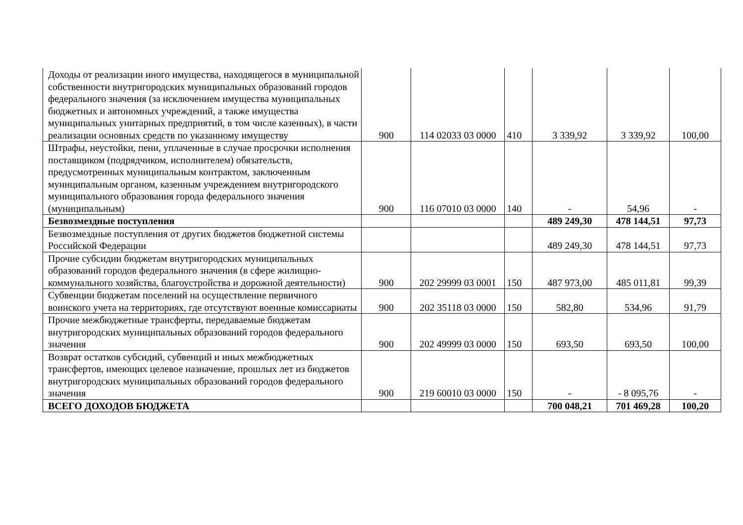| Доходы от реализации иного имущества, находящегося в муниципальной собственности внутригородских муниципальных образований городов федерального значения (за исключением имущества муниципальных бюджетных и автономных учреждений, а также имущества муниципальных унитарных предприятий, в том числе казенных), в части реализации основных средств по указанному имуществу | 900 | 114 02033 03 0000 | 410 | 3 339,92 | 3 339,92 | 100,00 |
| Штрафы, неустойки, пени, уплаченные в случае просрочки исполнения поставщиком (подрядчиком, исполнителем) обязательств, предусмотренных муниципальным контрактом, заключенным муниципальным органом, казенным учреждением внутригородского муниципального образования города федерального значения (муниципальным) | 900 | 116 07010 03 0000 | 140 | - | 54,96 | - |
| Безвозмездные поступления | | | | 489 249,30 | 478 144,51 | 97,73 |
| Безвозмездные поступления от других бюджетов бюджетной системы Российской Федерации | | | | 489 249,30 | 478 144,51 | 97,73 |
| Прочие субсидии бюджетам внутригородских муниципальных образований городов федерального значения (в сфере жилищно-коммунального хозяйства, благоустройства и дорожной деятельности) | 900 | 202 29999 03 0001 | 150 | 487 973,00 | 485 011,81 | 99,39 |
| Субвенции бюджетам поселений на осуществление первичного воинского учета на территориях, где отсутствуют военные комиссариаты | 900 | 202 35118 03 0000 | 150 | 582,80 | 534,96 | 91,79 |
| Прочие межбюджетные трансферты, передаваемые бюджетам внутригородских муниципальных образований городов федерального значения | 900 | 202 49999 03 0000 | 150 | 693,50 | 693,50 | 100,00 |
| Возврат остатков субсидий, субвенций и иных межбюджетных трансфертов, имеющих целевое назначение, прошлых лет из бюджетов внутригородских муниципальных образований городов федерального значения | 900 | 219 60010 03 0000 | 150 | - | - 8 095,76 | - |
| ВСЕГО ДОХОДОВ БЮДЖЕТА | | | | 700 048,21 | 701 469,28 | 100,20 |